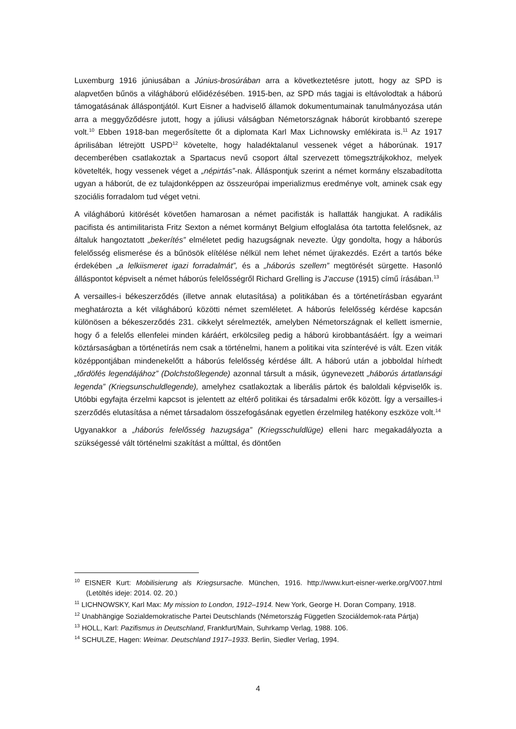Luxemburg 1916 júniusában a Június-brosúrában arra a következtetésre jutott, hogy az SPD is alapvetően bűnös a világháború előidézésében. 1915-ben, az SPD más tagjai is eltávolodtak a háború támogatásának álláspontjától. Kurt Eisner a hadviselő államok dokumentumainak tanulmányozása után arra a meggyőződésre jutott, hogy a júliusi válságban Németországnak háborút kirobbantó szerepe volt.<sup>10</sup> Ebben 1918-ban megerősítette őt a diplomata Karl Max Lichnowsky emlékirata is.<sup>11</sup> Az 1917 áprilisában létrejött USPD<sup>12</sup> követelte, hogy haladéktalanul vessenek véget a háborúnak. 1917 decemberében csatlakoztak a Spartacus nevű csoport által szervezett tömegsztrájkokhoz, melyek követelték, hogy vessenek véget a „népirtás”-nak. Álláspontjuk szerint a német kormány elszabadította ugyan a háborút, de ez tulajdonképpen az összeurópai imperializmus eredménye volt, aminek csak egy szociális forradalom tud véget vetni.
A világháború kitörését követően hamarosan a német pacifisták is hallatták hangjukat. A radikális pacifista és antimilitarista Fritz Sexton a német kormányt Belgium elfoglalása óta tartotta felelősnek, az általuk hangoztatott „bekerítés” elméletet pedig hazugságnak nevezte. Úgy gondolta, hogy a háborús felelősség elismerése és a bűnösök elítélése nélkül nem lehet német újrakezdés. Ezért a tartós béke érdekében „a lelkiismeret igazi forradalmát”, és a „háborús szellem” megtörését sürgette. Hasonló álláspontot képviselt a német háborús felelősségről Richard Grelling is J’accuse (1915) című írásában.<sup>13</sup>
A versailles-i békeszerződés (illetve annak elutasítása) a politikában és a történetírásban egyaránt meghatározta a két világháború közötti német szemléletet. A háborús felelősség kérdése kapcsán különösen a békeszerződés 231. cikkelyt sérelmezték, amelyben Németországnak el kellett ismernie, hogy ő a felelős ellenfelei minden káráért, erkölcsileg pedig a háború kirobbantásáért. Így a weimari köztársaságban a történetírás nem csak a történelmi, hanem a politikai vita színterévé is vált. Ezen viták középpontjában mindenekelőtt a háborús felelősség kérdése állt. A háború után a jobboldal hírhedt „tőrdöfés legendájához” (Dolchstoßlegende) azonnal társult a másik, úgynevezett „háborús ártatlansági legenda” (Kriegsunschuldlegende), amelyhez csatlakoztak a liberális pártok és baloldali képviselők is. Utóbbi egyfajta érzelmi kapcsot is jelentett az eltérő politikai és társadalmi erők között. Így a versailles-i szerződés elutasítása a német társadalom összefogásának egyetlen érzelmileg hatékony eszköze volt.<sup>14</sup>
Ugyanakkor a „háborús felelősség hazugsága” (Kriegsschuldlüge) elleni harc megakadályozta a szükségessé vált történelmi szakítást a múlttal, és döntően
<sup>10</sup> EISNER Kurt: Mobilisierung als Kriegsursache. München, 1916. http://www.kurt-eisner-werke.org/V007.html (Letöltés ideje: 2014. 02. 20.)
<sup>11</sup> LICHNOWSKY, Karl Max: My mission to London, 1912–1914. New York, George H. Doran Company, 1918.
<sup>12</sup> Unabhängige Sozialdemokratische Partei Deutschlands (Németország Független Szociáldemok-rata Pártja)
<sup>13</sup> HOLL, Karl: Pazifismus in Deutschland, Frankfurt/Main, Suhrkamp Verlag, 1988. 106.
<sup>14</sup> SCHULZE, Hagen: Weimar. Deutschland 1917–1933. Berlin, Siedler Verlag, 1994.
4